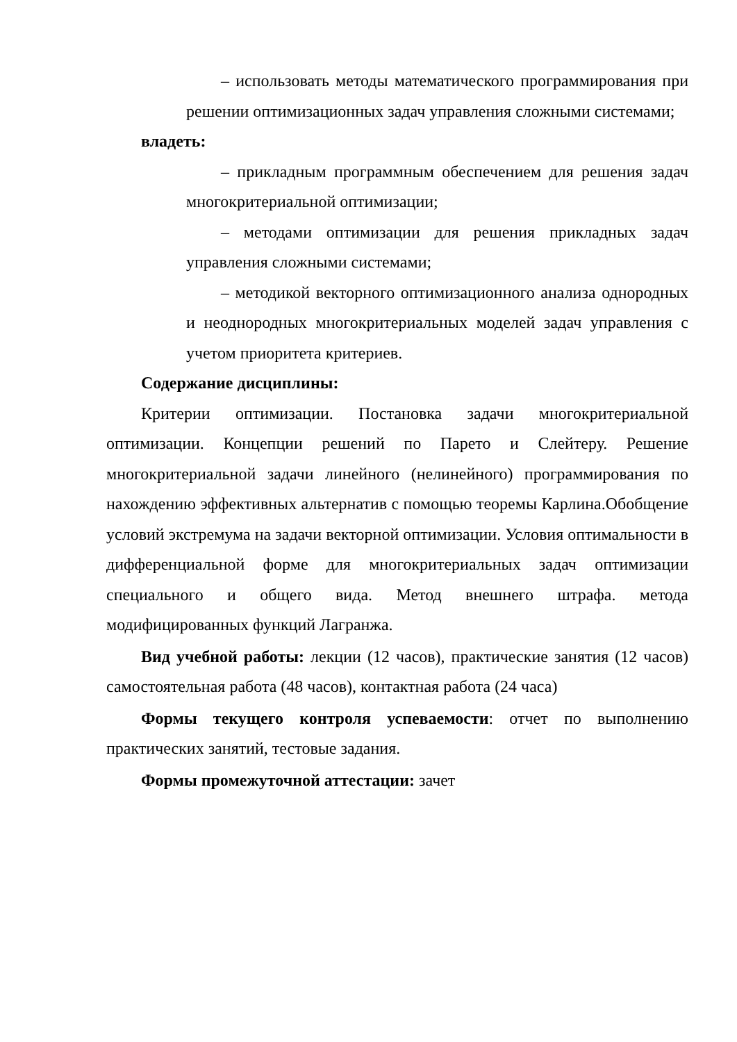– использовать методы математического программирования при решении оптимизационных задач управления сложными системами;
владеть:
– прикладным программным обеспечением для решения задач многокритериальной оптимизации;
– методами оптимизации для решения прикладных задач управления сложными системами;
– методикой векторного оптимизационного анализа однородных и неоднородных многокритериальных моделей задач управления с учетом приоритета критериев.
Содержание дисциплины:
Критерии оптимизации. Постановка задачи многокритериальной оптимизации. Концепции решений по Парето и Слейтеру. Решение многокритериальной задачи линейного (нелинейного) программирования по нахождению эффективных альтернатив с помощью теоремы Карлина.Обобщение условий экстремума на задачи векторной оптимизации. Условия оптимальности в дифференциальной форме для многокритериальных задач оптимизации специального и общего вида. Метод внешнего штрафа. метода модифицированных функций Лагранжа.
Вид учебной работы: лекции (12 часов), практические занятия (12 часов) самостоятельная работа (48 часов), контактная работа (24 часа)
Формы текущего контроля успеваемости: отчет по выполнению практических занятий, тестовые задания.
Формы промежуточной аттестации: зачет